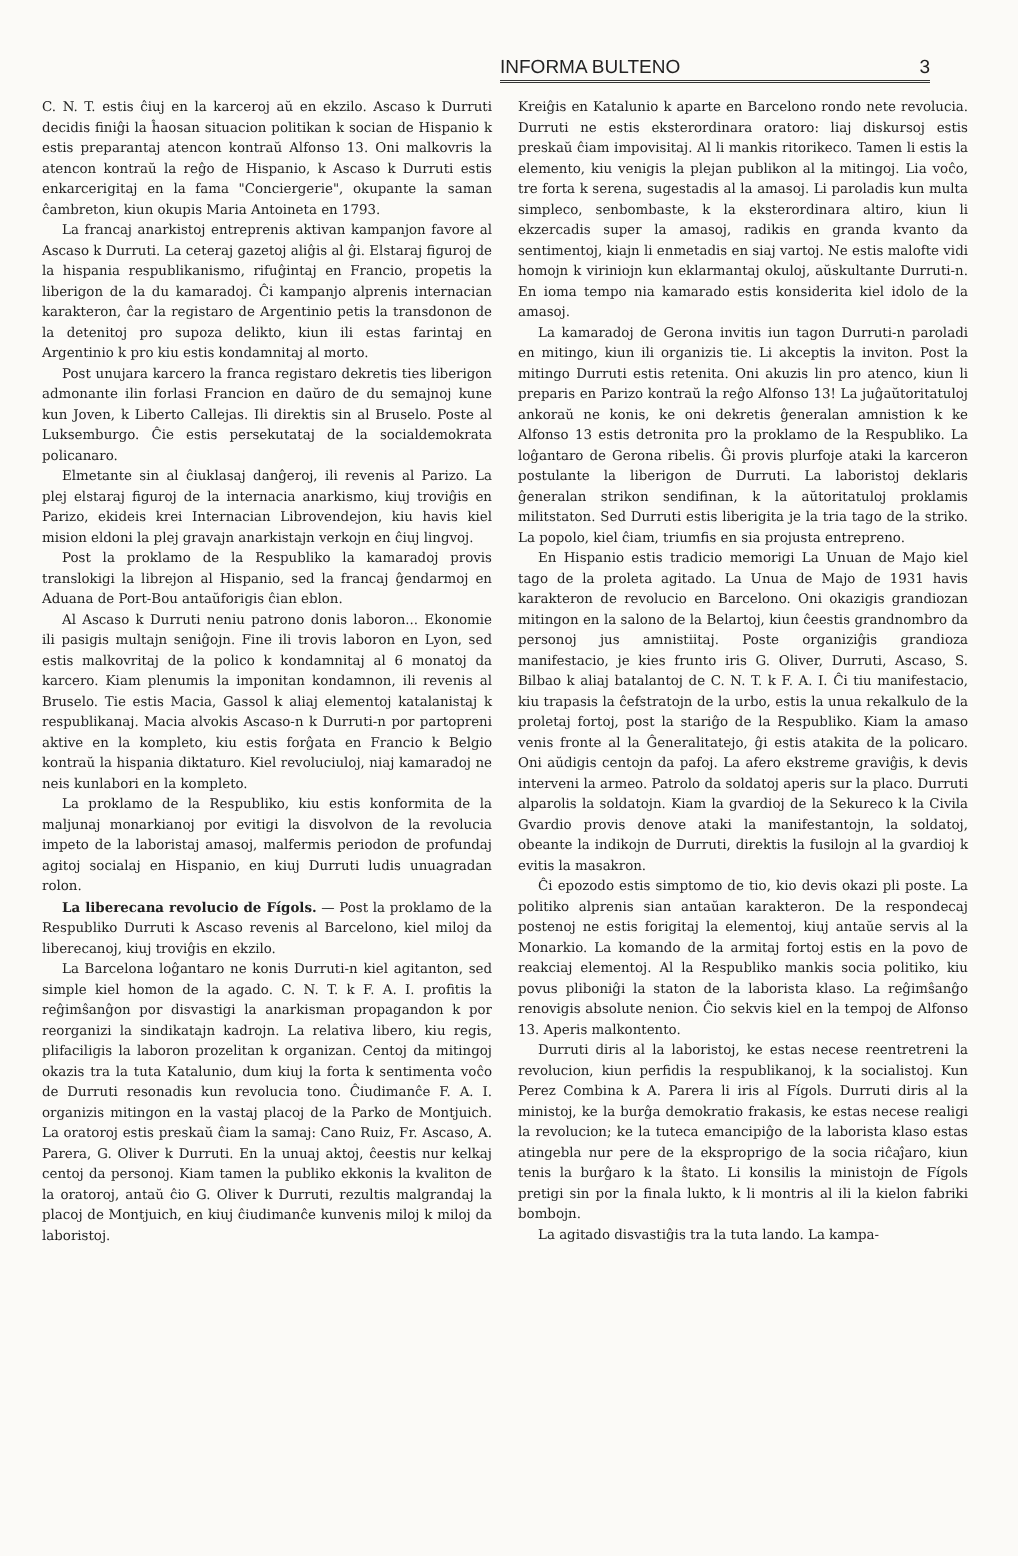INFORMA BULTENO 3
C. N. T. estis ĉiuj en la karceroj aŭ en ekzilo. Ascaso k Durruti decidis finiĝi la ĥaosan situacion politikan k socian de Hispanio k estis preparantaj atencon kontraŭ Alfonso 13. Oni malkovris la atencon kontraŭ la reĝo de Hispanio, k Ascaso k Durruti estis enkarcerigitaj en la fama "Conciergerie", okupante la saman ĉambreton, kiun okupis Maria Antoineta en 1793.
La francaj anarkistoj entreprenis aktivan kampanjon favore al Ascaso k Durruti. La ceteraj gazetoj aliĝis al ĝi. Elstaraj figuroj de la hispania respublikanismo, rifuĝintaj en Francio, propetis la liberigon de la du kamaradoj. Ĉi kampanjo alprenis internacian karakteron, ĉar la registaro de Argentinio petis la transdonon de la detenitoj pro supoza delikto, kiun ili estas farintaj en Argentinio k pro kiu estis kondamnitaj al morto.
Post unujara karcero la franca registaro dekretis ties liberigon admonante ilin forlasi Francion en daŭro de du semajnoj kune kun Joven, k Liberto Callejas. Ili direktis sin al Bruselo. Poste al Luksemburgo. Ĉie estis persekutataj de la socialdemokrata policanaro.
Elmetante sin al ĉiuklasaj danĝeroj, ili revenis al Parizo. La plej elstaraj figuroj de la internacia anarkismo, kiuj troviĝis en Parizo, ekideis krei Internacian Librovendejon, kiu havis kiel mision eldoni la plej gravajn anarkistajn verkojn en ĉiuj lingvoj.
Post la proklamo de la Respubliko la kamaradoj provis translokigi la librejon al Hispanio, sed la francaj ĝendarmoj en Aduana de Port-Bou antaŭforigis ĉian eblon.
Al Ascaso k Durruti neniu patrono donis laboron... Ekonomie ili pasigis multajn seniĝojn. Fine ili trovis laboron en Lyon, sed estis malkovritaj de la polico k kondamnitaj al 6 monatoj da karcero. Kiam plenumis la imponitan kondamnon, ili revenis al Bruselo. Tie estis Macia, Gassol k aliaj elementoj katalanistaj k respublikanaj. Macia alvokis Ascaso-n k Durruti-n por partopreni aktive en la kompleto, kiu estis forĝata en Francio k Belgio kontraŭ la hispania diktaturo. Kiel revoluciuloj, niaj kamaradoj ne neis kunlabori en la kompleto.
La proklamo de la Respubliko, kiu estis konformita de la maljunaj monarkianoj por evitigi la disvolvon de la revolucia impeto de la laboristaj amasoj, malfermis periodon de profundaj agitoj socialaj en Hispanio, en kiuj Durruti ludis unuagradan rolon.
La liberecana revolucio de Fígols. — Post la proklamo de la Respubliko Durruti k Ascaso revenis al Barcelono, kiel miloj da liberecanoj, kiuj troviĝis en ekzilo.
La Barcelona loĝantaro ne konis Durruti-n kiel agitanton, sed simple kiel homon de la agado. C. N. T. k F. A. I. profitis la reĝimŝanĝon por disvastigi la anarkisman propagandon k por reorganizi la sindikatajn kadrojn. La relativa libero, kiu regis, plifaciligis la laboron prozelitan k organizan. Centoj da mitingoj okazis tra la tuta Katalunio, dum kiuj la forta k sentimenta voĉo de Durruti resonadis kun revolucia tono. Ĉiudimanĉe F. A. I. organizis mitingon en la vastaj placoj de la Parko de Montjuich. La oratoroj estis preskaŭ ĉiam la samaj: Cano Ruiz, Fr. Ascaso, A. Parera, G. Oliver k Durruti. En la unuaj aktoj, ĉeestis nur kelkaj centoj da personoj. Kiam tamen la publiko ekkonis la kvaliton de la oratoroj, antaŭ ĉio G. Oliver k Durruti, rezultis malgrandaj la placoj de Montjuich, en kiuj ĉiudimanĉe kunvenis miloj k miloj da laboristoj.
Kreiĝis en Katalunio k aparte en Barcelono rondo nete revolucia. Durruti ne estis eksterordinara oratoro: liaj diskursoj estis preskaŭ ĉiam impovisitaj. Al li mankis ritorikeco. Tamen li estis la elemento, kiu venigis la plejan publikon al la mitingoj. Lia voĉo, tre forta k serena, sugestadis al la amasoj. Li paroladis kun multa simpleco, senbombaste, k la eksterordinara altiro, kiun li ekzercadis super la amasoj, radikis en granda kvanto da sentimentoj, kiajn li enmetadis en siaj vartoj. Ne estis malofte vidi homojn k viriniojn kun eklarmantaj okuloj, aŭskultante Durruti-n. En ioma tempo nia kamarado estis konsiderita kiel idolo de la amasoj.
La kamaradoj de Gerona invitis iun tagon Durruti-n paroladi en mitingo, kiun ili organizis tie. Li akceptis la inviton. Post la mitingo Durruti estis retenita. Oni akuzis lin pro atenco, kiun li preparis en Parizo kontraŭ la reĝo Alfonso 13! La juĝaŭtoritatuloj ankoraŭ ne konis, ke oni dekretis ĝeneralan amnistion k ke Alfonso 13 estis detronita pro la proklamo de la Respubliko. La loĝantaro de Gerona ribelis. Ĝi provis plurfoje ataki la karceron postulante la liberigon de Durruti. La laboristoj deklaris ĝeneralan strikon sendifinan, k la aŭtoritatuloj proklamis militstaton. Sed Durruti estis liberigita je la tria tago de la striko. La popolo, kiel ĉiam, triumfis en sia projusta entrepreno.
En Hispanio estis tradicio memorigi La Unuan de Majo kiel tago de la proleta agitado. La Unua de Majo de 1931 havis karakteron de revolucio en Barcelono. Oni okazigis grandiozan mitingon en la salono de la Belartoj, kiun ĉeestis grandnombro da personoj jus amnistiitaj. Poste organiziĝis grandioza manifestacio, je kies frunto iris G. Oliver, Durruti, Ascaso, S. Bilbao k aliaj batalantoj de C. N. T. k F. A. I. Ĉi tiu manifestacio, kiu trapasis la ĉefstratojn de la urbo, estis la unua rekalkulo de la proletaj fortoj, post la stariĝo de la Respubliko. Kiam la amaso venis fronte al la Ĝeneralitatejo, ĝi estis atakita de la policaro. Oni aŭdigis centojn da pafoj. La afero ekstreme graviĝis, k devis interveni la armeo. Patrolo da soldatoj aperis sur la placo. Durruti alparolis la soldatojn. Kiam la gvardioj de la Sekureco k la Civila Gvardio provis denove ataki la manifestantojn, la soldatoj, obeante la indikojn de Durruti, direktis la fusilojn al la gvardioj k evitis la masakron.
Ĉi epozodo estis simptomo de tio, kio devis okazi pli poste. La politiko alprenis sian antaŭan karakteron. De la respondecaj postenoj ne estis forigitaj la elementoj, kiuj antaŭe servis al la Monarkio. La komando de la armitaj fortoj estis en la povo de reakciaj elementoj. Al la Respubliko mankis socia politiko, kiu povus pliboniĝi la staton de la laborista klaso. La reĝimŝanĝo renovigis absolute nenion. Ĉio sekvis kiel en la tempoj de Alfonso 13. Aperis malkontento.
Durruti diris al la laboristoj, ke estas necese reentretreni la revolucion, kiun perfidis la respublikanoj, k la socialistoj. Kun Perez Combina k A. Parera li iris al Fígols. Durruti diris al la ministoj, ke la burĝa demokratio frakasis, ke estas necese realigi la revolucion; ke la tuteca emancipiĝo de la laborista klaso estas atingebla nur pere de la eksproprigo de la socia riĉaĵaro, kiun tenis la burĝaro k la ŝtato. Li konsilis la ministojn de Fígols pretigi sin por la finala lukto, k li montris al ili la kielon fabriki bombojn.
La agitado disvastiĝis tra la tuta lando. La kampa-